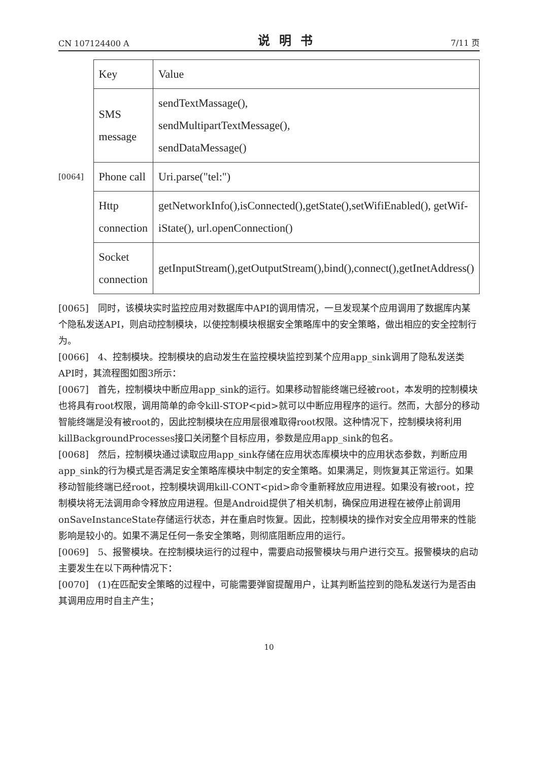CN 107124400 A 说明书 7/11 页
[0064]
| Key | Value |
| SMS message | sendTextMassage(), sendMultipartTextMessage(), sendDataMessage() |
| Phone call | Uri.parse("tel:") |
| Http connection | getNetworkInfo(),isConnected(),getState(),setWifiEnabled(), getWif-iState(), url.openConnection() |
| Socket connection | getInputStream(),getOutputStream(),bind(),connect(),getInetAddress() |
[0065]　同时，该模块实时监控应用对数据库中API的调用情况，一旦发现某个应用调用了数据库内某个隐私发送API，则启动控制模块，以使控制模块根据安全策略库中的安全策略，做出相应的安全控制行为。
[0066]　4、控制模块。控制模块的启动发生在监控模块监控到某个应用app_sink调用了隐私发送类API时，其流程图如图3所示：
[0067]　首先，控制模块中断应用app_sink的运行。如果移动智能终端已经被root，本发明的控制模块也将具有root权限，调用简单的命令kill-STOP<pid>就可以中断应用程序的运行。然而，大部分的移动智能终端是没有被root的，因此控制模块在应用层很难取得root权限。这种情况下，控制模块将利用killBackgroundProcesses接口关闭整个目标应用，参数是应用app_sink的包名。
[0068]　然后，控制模块通过读取应用app_sink存储在应用状态库模块中的应用状态参数，判断应用app_sink的行为模式是否满足安全策略库模块中制定的安全策略。如果满足，则恢复其正常运行。如果移动智能终端已经root，控制模块调用kill-CONT<pid>命令重新释放应用进程。如果没有被root，控制模块将无法调用命令释放应用进程。但是Android提供了相关机制，确保应用进程在被停止前调用onSaveInstanceState存储运行状态，并在重启时恢复。因此，控制模块的操作对安全应用带来的性能影响是较小的。如果不满足任何一条安全策略，则彻底阻断应用的运行。
[0069]　5、报警模块。在控制模块运行的过程中，需要启动报警模块与用户进行交互。报警模块的启动主要发生在以下两种情况下：
[0070]　(1)在匹配安全策略的过程中，可能需要弹窗提醒用户，让其判断监控到的隐私发送行为是否由其调用应用时自主产生；
10